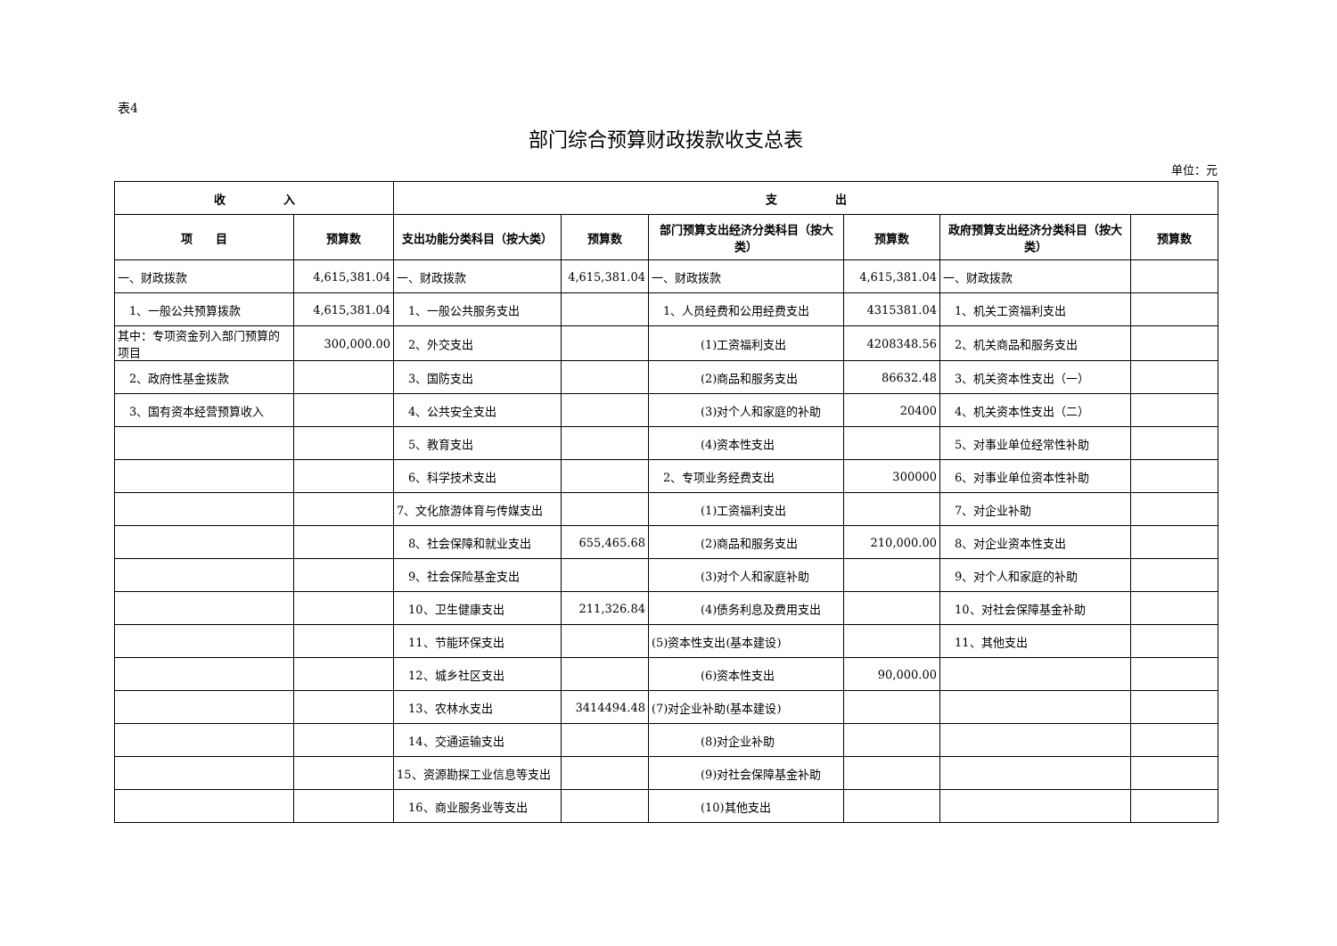表4
部门综合预算财政拨款收支总表
单位：元
| 收 入 | | 支 出 | | | | | |
| --- | --- | --- | --- | --- | --- | --- | --- |
| 项 目 | 预算数 | 支出功能分类科目（按大类） | 预算数 | 部门预算支出经济分类科目（按大类） | 预算数 | 政府预算支出经济分类科目（按大类） | 预算数 |
| 一、财政拨款 | 4,615,381.04 | 一、财政拨款 | 4,615,381.04 | 一、财政拨款 | 4,615,381.04 | 一、财政拨款 | |
| 1、一般公共预算拨款 | 4,615,381.04 | 1、一般公共服务支出 | | 1、人员经费和公用经费支出 | 4315381.04 | 1、机关工资福利支出 | |
| 其中：专项资金列入部门预算的项目 | 300,000.00 | 2、外交支出 | | (1)工资福利支出 | 4208348.56 | 2、机关商品和服务支出 | |
| 2、政府性基金拨款 | | 3、国防支出 | | (2)商品和服务支出 | 86632.48 | 3、机关资本性支出（一） | |
| 3、国有资本经营预算收入 | | 4、公共安全支出 | | (3)对个人和家庭的补助 | 20400 | 4、机关资本性支出（二） | |
| | | 5、教育支出 | | (4)资本性支出 | | 5、对事业单位经常性补助 | |
| | | 6、科学技术支出 | | 2、专项业务经费支出 | 300000 | 6、对事业单位资本性补助 | |
| | | 7、文化旅游体育与传媒支出 | | (1)工资福利支出 | | 7、对企业补助 | |
| | | 8、社会保障和就业支出 | 655,465.68 | (2)商品和服务支出 | 210,000.00 | 8、对企业资本性支出 | |
| | | 9、社会保险基金支出 | | (3)对个人和家庭补助 | | 9、对个人和家庭的补助 | |
| | | 10、卫生健康支出 | 211,326.84 | (4)债务利息及费用支出 | | 10、对社会保障基金补助 | |
| | | 11、节能环保支出 | | (5)资本性支出(基本建设) | | 11、其他支出 | |
| | | 12、城乡社区支出 | | (6)资本性支出 | 90,000.00 | | |
| | | 13、农林水支出 | 3414494.48 | (7)对企业补助(基本建设) | | | |
| | | 14、交通运输支出 | | (8)对企业补助 | | | |
| | | 15、资源勘探工业信息等支出 | | (9)对社会保障基金补助 | | | |
| | | 16、商业服务业等支出 | | (10)其他支出 | | | |